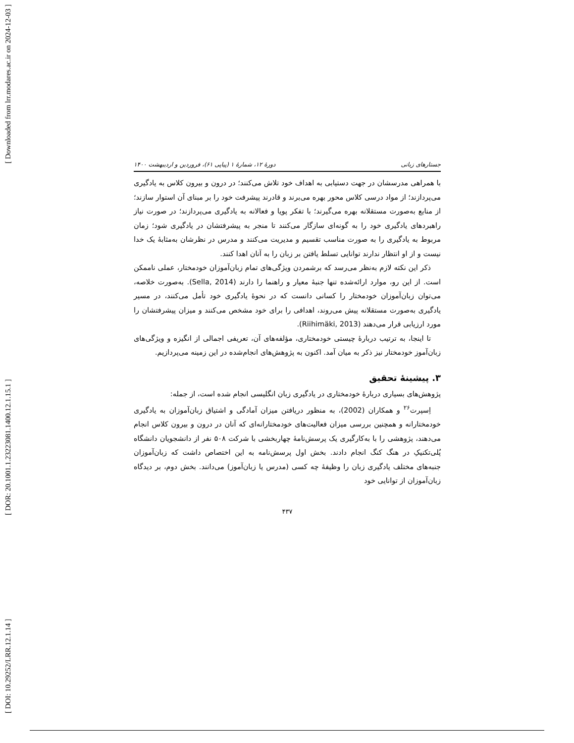[ Downloaded from lrr.modares.ac.ir on 2024-12-03 ]
[ DOR: 20.1001.1.23223081.1400.12.1.15.1 ]
[ DOI: 10.29252/LRR.12.1.14 ]
جستارهای زبانی دورهٔ ۱۲، شمارهٔ ۱ (پیاپی ۶۱)، فروردین و اردیبهشت ۱۴۰۰
با همراهی مدرسشان در جهت دستیابی به اهداف خود تلاش می‌کنند؛ در درون و بیرون کلاس به یادگیری می‌پردازند؛ از مواد درسی کلاس محور بهره می‌برند و قادرند پیشرفت خود را بر مبنای آن استوار سازند؛ از منابع به‌صورت مستقلانه بهره می‌گیرند؛ با تفکر پویا و فعالانه به یادگیری می‌پردازند؛ در صورت نیاز راهبردهای یادگیری خود را به گونه‌ای سازگار می‌کنند تا منجر به پیشرفتشان در یادگیری شود؛ زمان مربوط به یادگیری را به صورت مناسب تقسیم و مدیریت می‌کنند و مدرس در نظرشان به‌مثابهٔ یک خدا نیست و از او انتظار ندارند توانایی تسلط یافتن بر زبان را به آنان اهدا کنند.
ذکر این نکته لازم به‌نظر می‌رسد که برشمردن ویژگی‌های تمام زبان‌آموزان خودمختار، عملی ناممکن است. از این رو، موارد ارائه‌شده تنها جنبهٔ معیار و راهنما را دارند (Sella, 2014). به‌صورت خلاصه، می‌توان زبان‌آموزان خودمختار را کسانی دانست که در نحوهٔ یادگیری خود تأمل می‌کنند، در مسیر یادگیری به‌صورت مستقلانه پیش می‌روند، اهدافی را برای خود مشخص می‌کنند و میزان پیشرفتشان را مورد ارزیابی قرار می‌دهند (Riihimäki, 2013).
تا اینجا، به ترتیب دربارهٔ چیستی خودمختاری، مؤلفه‌های آن، تعریفی اجمالی از انگیزه و ویژگی‌های زبان‌آموز خودمختار نیز ذکر به میان آمد. اکنون به پژوهش‌های انجام‌شده در این زمینه می‌پردازیم.
۳. پیشینهٔ تحقیق
پژوهش‌های بسیاری دربارهٔ خودمختاری در یادگیری زبان انگلیسی انجام شده است، از جمله:
اِسپرت<sup>۲۶</sup> و همکاران (2002)، به منظور دریافتن میزان آمادگی و اشتیاق زبان‌آموزان به یادگیری خودمختارانه و همچنین بررسی میزان فعالیت‌های خودمختارانه‌ای که آنان در درون و بیرون کلاس انجام می‌دهند، پژوهشی را با به‌کارگیری یک پرسش‌نامهٔ چهاربخشی با شرکت ۵۰۸ نفر از دانشجویان دانشگاه پُلی‌تکنیکِ در هنگ کنگ انجام دادند. بخش اول پرسش‌نامه به این اختصاص داشت که زبان‌آموزان جنبه‌های مختلف یادگیری زبان را وظیفهٔ چه کسی (مدرس یا زبان‌آموز) می‌دانند. بخش دوم، بر دیدگاه زبان‌آموزان از توانایی خود
۴۳۷